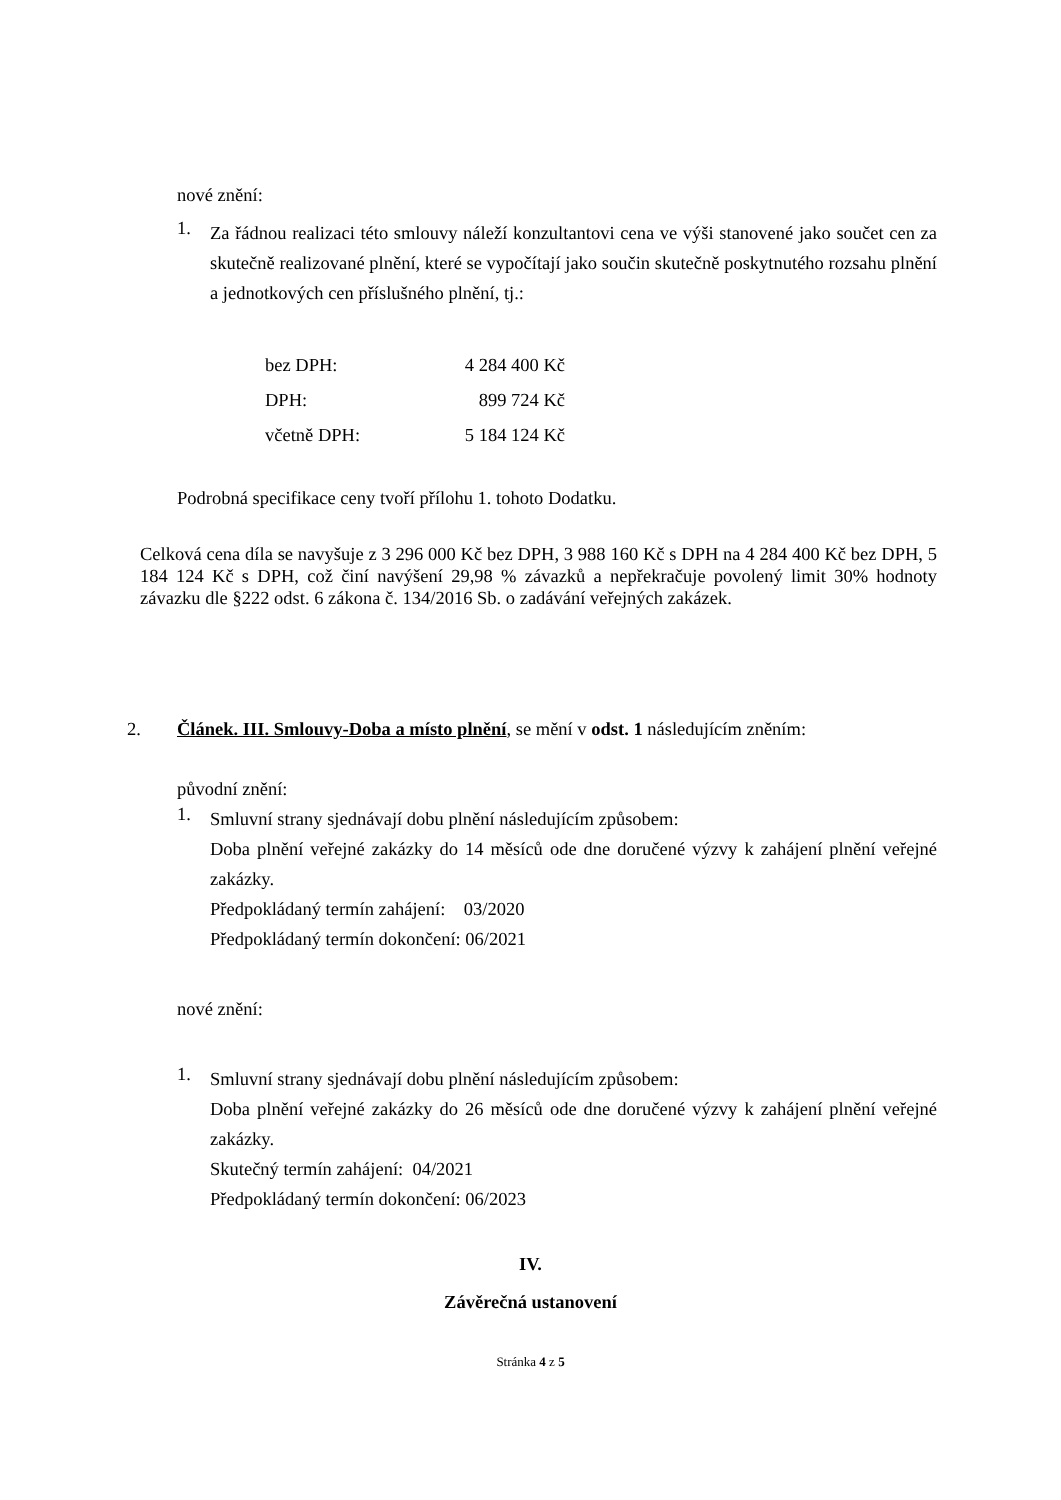nové znění:
1.
Za řádnou realizaci této smlouvy náleží konzultantovi cena ve výši stanovené jako součet cen za skutečně realizované plnění, které se vypočítají jako součin skutečně poskytnutého rozsahu plnění a jednotkových cen příslušného plnění, tj.:
| bez DPH: | 4 284 400 Kč |
| DPH: | 899 724 Kč |
| včetně DPH: | 5 184 124 Kč |
Podrobná specifikace ceny tvoří přílohu 1. tohoto Dodatku.
Celková cena díla se navyšuje z 3 296 000 Kč bez DPH, 3 988 160 Kč s DPH na 4 284 400 Kč bez DPH, 5 184 124 Kč s DPH, což činí navýšení 29,98 % závazků a nepřekračuje povolený limit 30% hodnoty závazku dle §222 odst. 6 zákona č. 134/2016 Sb. o zadávání veřejných zakázek.
2. Článek. III. Smlouvy-Doba a místo plnění, se mění v odst. 1 následujícím zněním:
původní znění:
1.
Smluvní strany sjednávají dobu plnění následujícím způsobem:
Doba plnění veřejné zakázky do 14 měsíců ode dne doručené výzvy k zahájení plnění veřejné zakázky.
Předpokládaný termín zahájení: 03/2020
Předpokládaný termín dokončení: 06/2021
nové znění:
1.
Smluvní strany sjednávají dobu plnění následujícím způsobem:
Doba plnění veřejné zakázky do 26 měsíců ode dne doručené výzvy k zahájení plnění veřejné zakázky.
Skutečný termín zahájení: 04/2021
Předpokládaný termín dokončení: 06/2023
IV.
Závěrečná ustanovení
Stránka 4 z 5